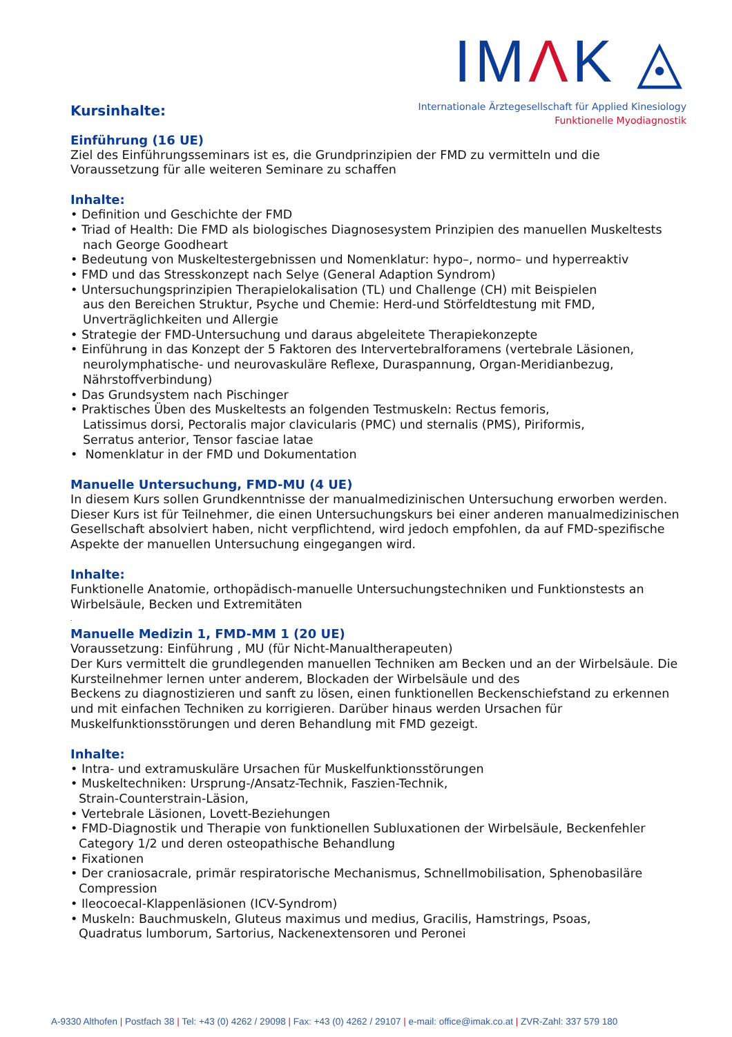IMΛK ◬
Internationale Ärztegesellschaft für Applied Kinesiology
Funktionelle Myodiagnostik
Kursinhalte:
Einführung (16 UE)
Ziel des Einführungsseminars ist es, die Grundprinzipien der FMD zu vermitteln und die Voraussetzung für alle weiteren Seminare zu schaffen
Inhalte:
• Definition und Geschichte der FMD
• Triad of Health: Die FMD als biologisches Diagnosesystem Prinzipien des manuellen Muskeltests
nach George Goodheart
• Bedeutung von Muskeltestergebnissen und Nomenklatur: hypo–, normo– und hyperreaktiv
• FMD und das Stresskonzept nach Selye (General Adaption Syndrom)
• Untersuchungsprinzipien Therapielokalisation (TL) und Challenge (CH) mit Beispielen
aus den Bereichen Struktur, Psyche und Chemie: Herd-und Störfeldtestung mit FMD,
Unverträglichkeiten und Allergie
• Strategie der FMD-Untersuchung und daraus abgeleitete Therapiekonzepte
• Einführung in das Konzept der 5 Faktoren des Intervertebralforamens (vertebrale Läsionen,
neurolymphatische- und neurovaskuläre Reflexe, Duraspannung, Organ-Meridianbezug,
Nährstoffverbindung)
• Das Grundsystem nach Pischinger
• Praktisches Üben des Muskeltests an folgenden Testmuskeln: Rectus femoris,
Latissimus dorsi, Pectoralis major clavicularis (PMC) und sternalis (PMS), Piriformis,
Serratus anterior, Tensor fasciae latae
• Nomenklatur in der FMD und Dokumentation
Manuelle Untersuchung, FMD-MU (4 UE)
In diesem Kurs sollen Grundkenntnisse der manualmedizinischen Untersuchung erworben werden. Dieser Kurs ist für Teilnehmer, die einen Untersuchungskurs bei einer anderen manualmedizinischen Gesellschaft absolviert haben, nicht verpflichtend, wird jedoch empfohlen, da auf FMD-spezifische Aspekte der manuellen Untersuchung eingegangen wird.
Inhalte:
Funktionelle Anatomie, orthopädisch-manuelle Untersuchungstechniken und Funktionstests an Wirbelsäule, Becken und Extremitäten
.
Manuelle Medizin 1, FMD-MM 1 (20 UE)
Voraussetzung: Einführung , MU (für Nicht-Manualtherapeuten)
Der Kurs vermittelt die grundlegenden manuellen Techniken am Becken und an der Wirbelsäule. Die Kursteilnehmer lernen unter anderem, Blockaden der Wirbelsäule und des
Beckens zu diagnostizieren und sanft zu lösen, einen funktionellen Beckenschiefstand zu erkennen und mit einfachen Techniken zu korrigieren. Darüber hinaus werden Ursachen für Muskelfunktionsstörungen und deren Behandlung mit FMD gezeigt.
Inhalte:
• Intra- und extramuskuläre Ursachen für Muskelfunktionsstörungen
• Muskeltechniken: Ursprung-/Ansatz-Technik, Faszien-Technik,
Strain-Counterstrain-Läsion,
• Vertebrale Läsionen, Lovett-Beziehungen
• FMD-Diagnostik und Therapie von funktionellen Subluxationen der Wirbelsäule, Beckenfehler
Category 1/2 und deren osteopathische Behandlung
• Fixationen
• Der craniosacrale, primär respiratorische Mechanismus, Schnellmobilisation, Sphenobasiläre
Compression
• Ileocoecal-Klappenläsionen (ICV-Syndrom)
• Muskeln: Bauchmuskeln, Gluteus maximus und medius, Gracilis, Hamstrings, Psoas,
Quadratus lumborum, Sartorius, Nackenextensoren und Peronei
A-9330 Althofen | Postfach 38 | Tel: +43 (0) 4262 / 29098 | Fax: +43 (0) 4262 / 29107 | e-mail: office@imak.co.at | ZVR-Zahl: 337 579 180